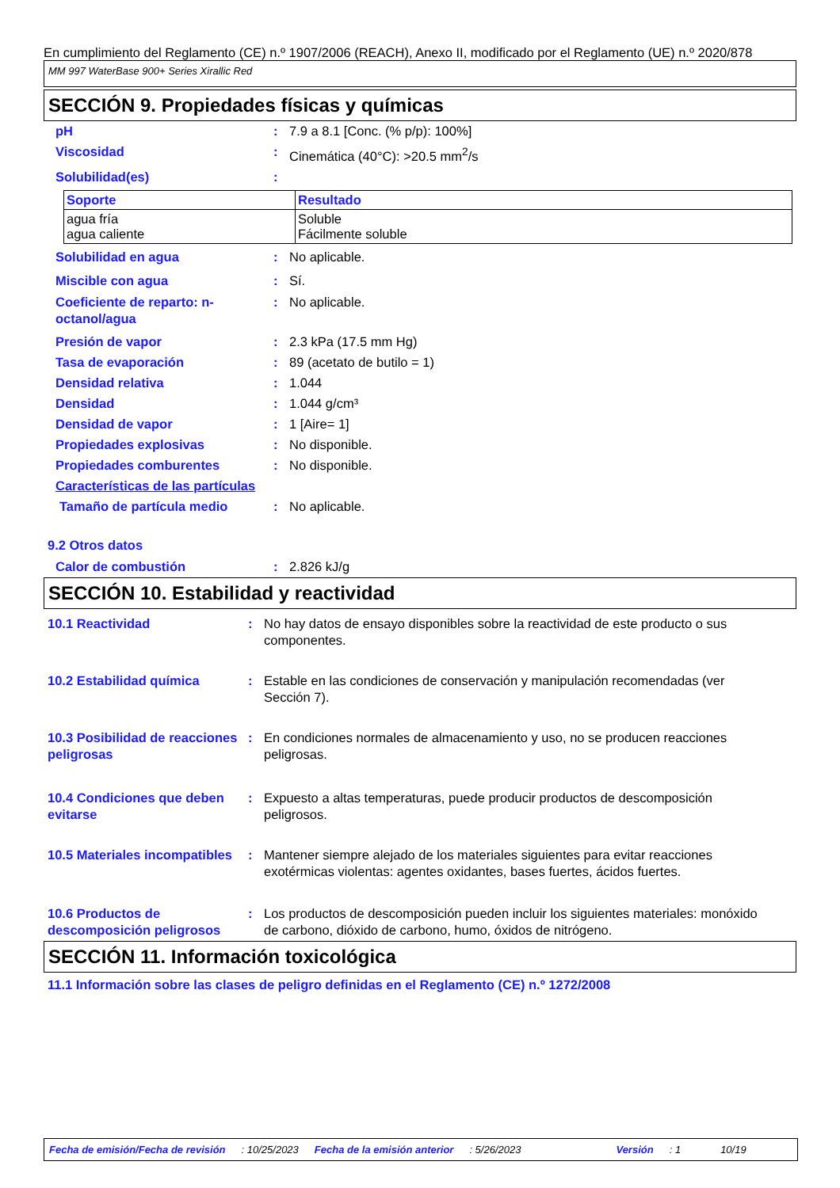En cumplimiento del Reglamento (CE) n.º 1907/2006 (REACH), Anexo II, modificado por el Reglamento (UE) n.º 2020/878
MM 997 WaterBase 900+ Series Xirallic Red
SECCIÓN 9. Propiedades físicas y químicas
pH : 7.9 a 8.1 [Conc. (% p/p): 100%]
Viscosidad : Cinemática (40°C): >20.5 mm<sup>2</sup>/s
Solubilidad(es) :
| Soporte | Resultado |
| --- | --- |
| agua fría agua caliente | Soluble Fácilmente soluble |
Solubilidad en agua : No aplicable.
Miscible con agua : Sí.
Coeficiente de reparto: n-octanol/agua
: No aplicable.
Presión de vapor : 2.3 kPa (17.5 mm Hg)
Tasa de evaporación : 89 (acetato de butilo = 1)
Densidad relativa : 1.044
Densidad : 1.044 g/cm³
Densidad de vapor : 1 [Aire= 1]
Propiedades explosivas : No disponible.
Propiedades comburentes : No disponible.
Características de las partículas
Tamaño de partícula medio : No aplicable.
9.2 Otros datos
Calor de combustión : 2.826 kJ/g
SECCIÓN 10. Estabilidad y reactividad
10.1 Reactividad : No hay datos de ensayo disponibles sobre la reactividad de este producto o sus componentes.
10.2 Estabilidad química : Estable en las condiciones de conservación y manipulación recomendadas (ver Sección 7).
10.3 Posibilidad de reacciones peligrosas
: En condiciones normales de almacenamiento y uso, no se producen reacciones peligrosas.
10.4 Condiciones que deben evitarse
: Expuesto a altas temperaturas, puede producir productos de descomposición peligrosos.
10.5 Materiales incompatibles
: Mantener siempre alejado de los materiales siguientes para evitar reacciones exotérmicas violentas: agentes oxidantes, bases fuertes, ácidos fuertes.
10.6 Productos de descomposición peligrosos
: Los productos de descomposición pueden incluir los siguientes materiales: monóxido de carbono, dióxido de carbono, humo, óxidos de nitrógeno.
SECCIÓN 11. Información toxicológica
11.1 Información sobre las clases de peligro definidas en el Reglamento (CE) n.º 1272/2008
Fecha de emisión/Fecha de revisión: 10/25/2023 Fecha de la emisión anterior: 5/26/2023 Versión: 1 10/19